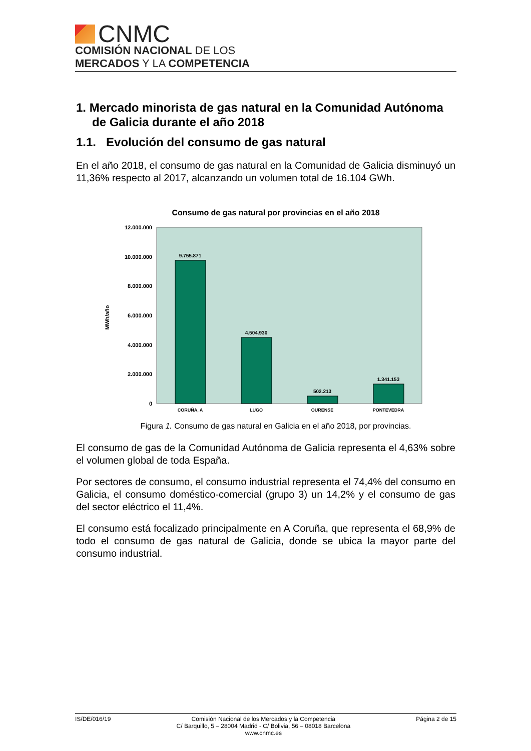CNMC
COMISIÓN NACIONAL DE LOS
MERCADOS Y LA COMPETENCIA
1. Mercado minorista de gas natural en la Comunidad Autónoma de Galicia durante el año 2018
1.1. Evolución del consumo de gas natural
En el año 2018, el consumo de gas natural en la Comunidad de Galicia disminuyó un 11,36% respecto al 2017, alcanzando un volumen total de 16.104 GWh.
Consumo de gas natural por provincias en el año 2018
12.000.000
10.000.000
8.000.000
6.000.000
4.000.000
2.000.000
0
MWh/año
9.755.871
4.504.930
502.213
1.341.153
CORUÑA, A
LUGO
OURENSE
PONTEVEDRA
Figura 1. Consumo de gas natural en Galicia en el año 2018, por provincias.
El consumo de gas de la Comunidad Autónoma de Galicia representa el 4,63% sobre el volumen global de toda España.
Por sectores de consumo, el consumo industrial representa el 74,4% del consumo en Galicia, el consumo doméstico-comercial (grupo 3) un 14,2% y el consumo de gas del sector eléctrico el 11,4%.
El consumo está focalizado principalmente en A Coruña, que representa el 68,9% de todo el consumo de gas natural de Galicia, donde se ubica la mayor parte del consumo industrial.
IS/DE/016/19 Comisión Nacional de los Mercados y la Competencia
C/ Barquillo, 5 – 28004 Madrid - C/ Bolivia, 56 – 08018 Barcelona
www.cnmc.es
Página 2 de 15